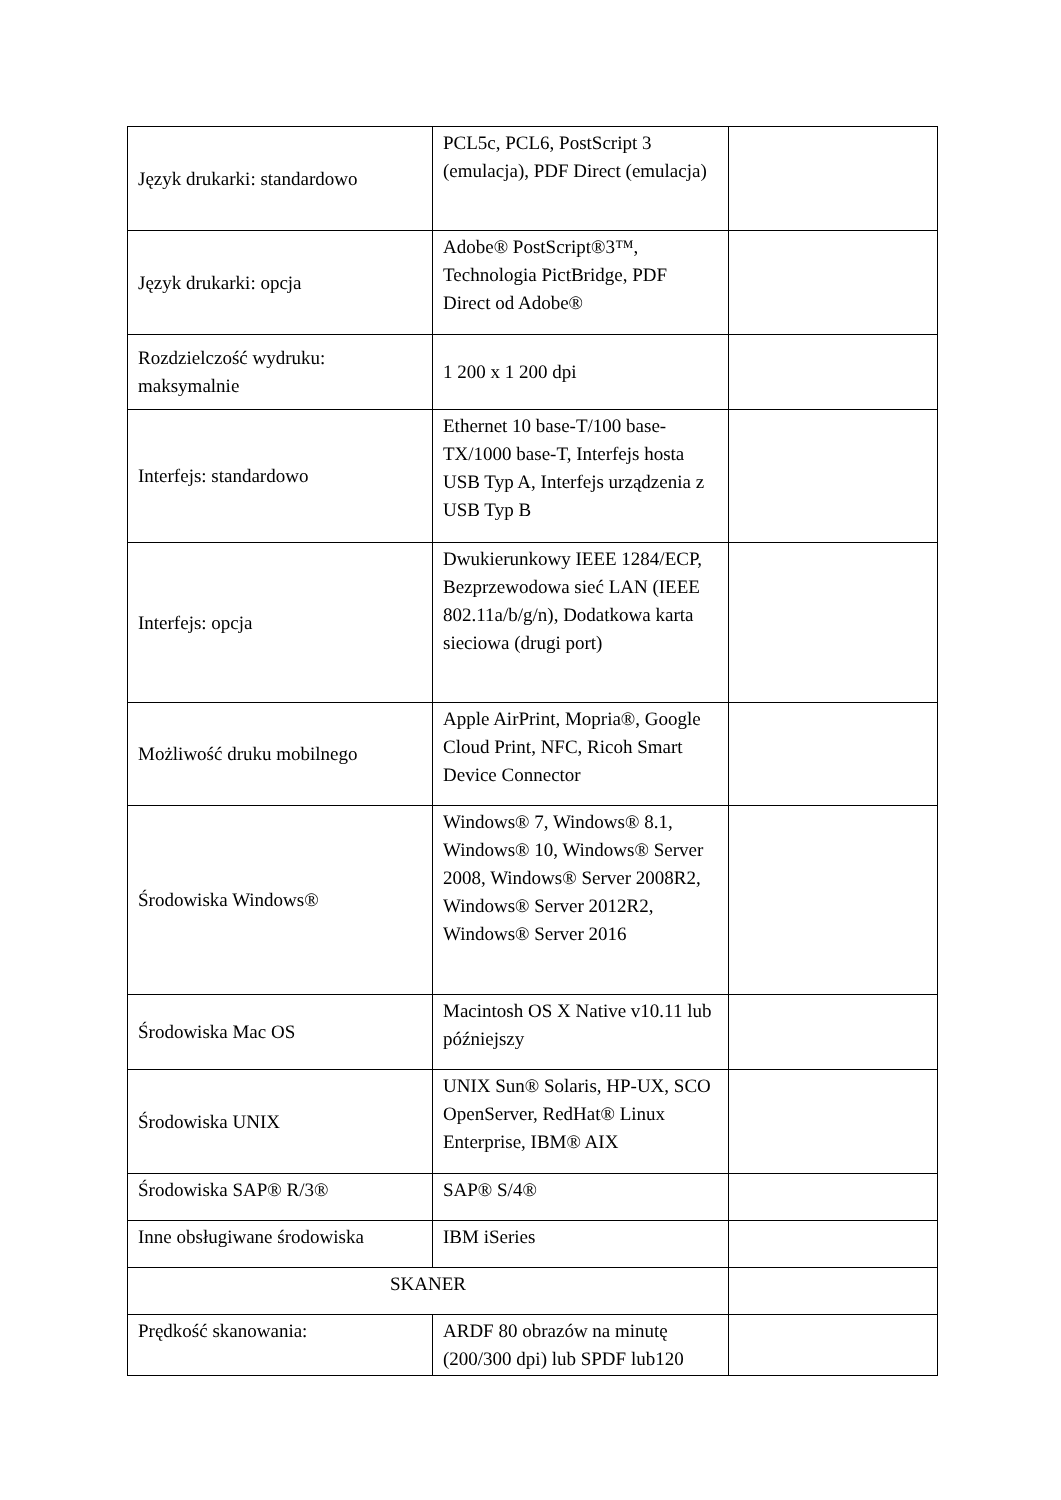| Język drukarki: standardowo | PCL5c, PCL6, PostScript 3 (emulacja), PDF Direct (emulacja) | |
| Język drukarki: opcja | Adobe® PostScript®3™, Technologia PictBridge, PDF Direct od Adobe® | |
| Rozdzielczość wydruku: maksymalnie | 1 200 x 1 200 dpi | |
| Interfejs: standardowo | Ethernet 10 base-T/100 base-TX/1000 base-T, Interfejs hosta USB Typ A, Interfejs urządzenia z USB Typ B | |
| Interfejs: opcja | Dwukierunkowy IEEE 1284/ECP, Bezprzewodowa sieć LAN (IEEE 802.11a/b/g/n), Dodatkowa karta sieciowa (drugi port) | |
| Możliwość druku mobilnego | Apple AirPrint, Mopria®, Google Cloud Print, NFC, Ricoh Smart Device Connector | |
| Środowiska Windows® | Windows® 7, Windows® 8.1, Windows® 10, Windows® Server 2008, Windows® Server 2008R2, Windows® Server 2012R2, Windows® Server 2016 | |
| Środowiska Mac OS | Macintosh OS X Native v10.11 lub późniejszy | |
| Środowiska UNIX | UNIX Sun® Solaris, HP-UX, SCO OpenServer, RedHat® Linux Enterprise, IBM® AIX | |
| Środowiska SAP® R/3® | SAP® S/4® | |
| Inne obsługiwane środowiska | IBM iSeries | |
| SKANER | | |
| Prędkość skanowania: | ARDF 80 obrazów na minutę (200/300 dpi) lub SPDF lub120 | |